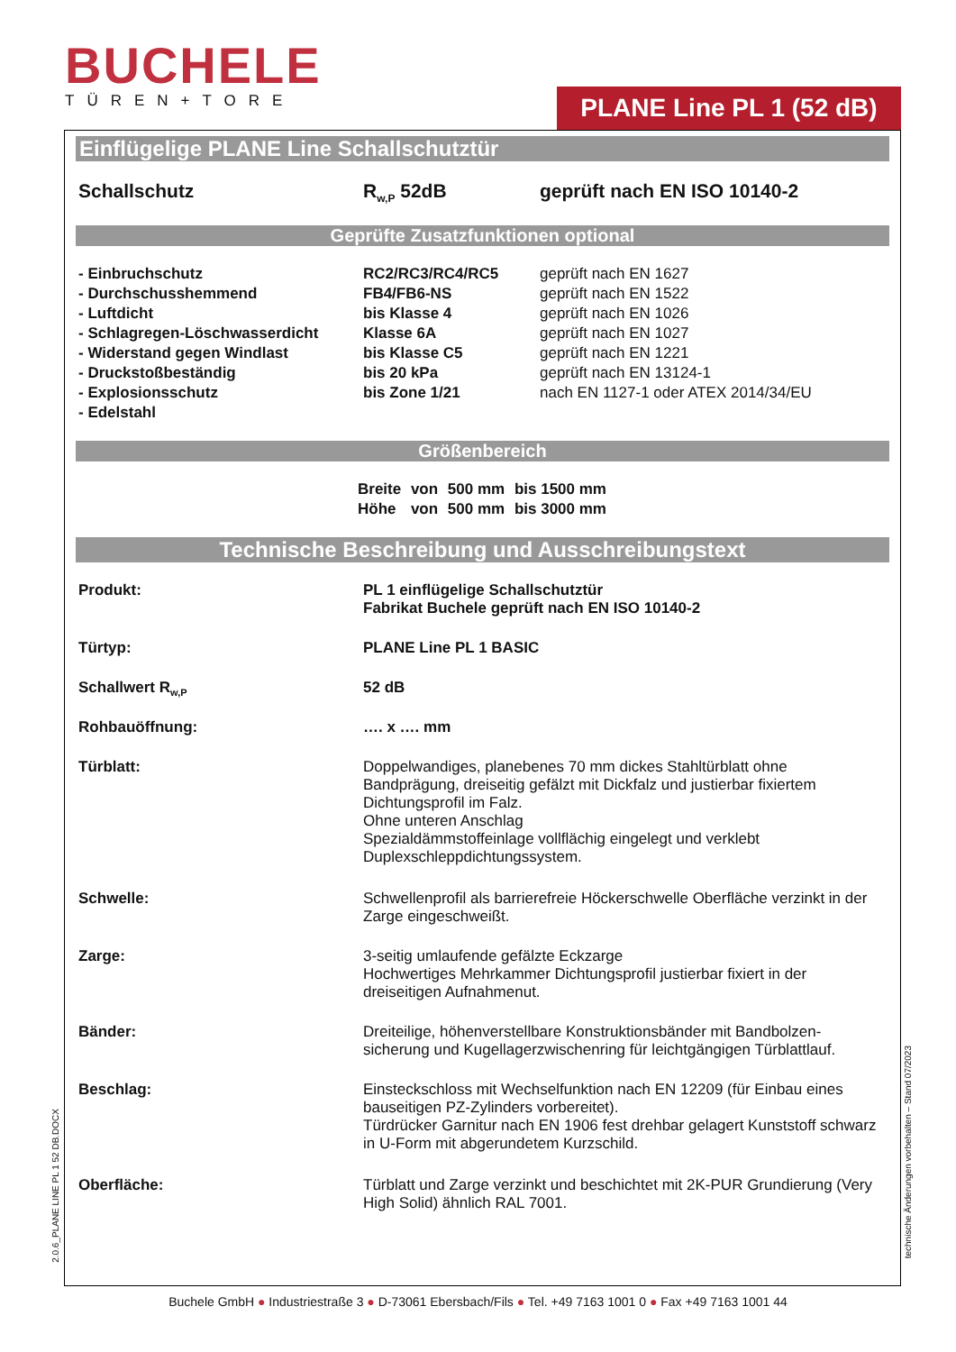BUCHELE
TÜREN+TORE
PLANE Line PL 1 (52 dB)
Einflügelige PLANE Line Schallschutztür
| Schallschutz | R<sub>w,P</sub> 52dB | geprüft nach EN ISO 10140-2 |
Geprüfte Zusatzfunktionen optional
| - Einbruchschutz | RC2/RC3/RC4/RC5 | geprüft nach EN 1627 |
| - Durchschusshemmend | FB4/FB6-NS | geprüft nach EN 1522 |
| - Luftdicht | bis Klasse 4 | geprüft nach EN 1026 |
| - Schlagregen-Löschwasserdicht | Klasse 6A | geprüft nach EN 1027 |
| - Widerstand gegen Windlast | bis Klasse C5 | geprüft nach EN 1221 |
| - Druckstoßbeständig | bis 20 kPa | geprüft nach EN 13124-1 |
| - Explosionsschutz | bis Zone 1/21 | nach EN 1127-1 oder ATEX 2014/34/EU |
| - Edelstahl | | |
Größenbereich
| Breite | von | 500 mm | bis 1500 mm |
| Höhe | von | 500 mm | bis 3000 mm |
Technische Beschreibung und Ausschreibungstext
| Produkt: | PL 1 einflügelige Schallschutztür Fabrikat Buchele geprüft nach EN ISO 10140-2 |
| Türtyp: | PLANE Line PL 1 BASIC |
| Schallwert R<sub>w,P</sub> | 52 dB |
| Rohbauöffnung: | …. x …. mm |
| Türblatt: | Doppelwandiges, planebenes 70 mm dickes Stahltürblatt ohne Bandprägung, dreiseitig gefälzt mit Dickfalz und justierbar fixiertem Dichtungsprofil im Falz. Ohne unteren Anschlag Spezialdämmstoffeinlage vollflächig eingelegt und verklebt Duplexschleppdichtungssystem. |
| Schwelle: | Schwellenprofil als barrierefreie Höckerschwelle Oberfläche verzinkt in der Zarge eingeschweißt. |
| Zarge: | 3-seitig umlaufende gefälzte Eckzarge Hochwertiges Mehrkammer Dichtungsprofil justierbar fixiert in der dreiseitigen Aufnahmenut. |
| Bänder: | Dreiteilige, höhenverstellbare Konstruktionsbänder mit Bandbolzen-sicherung und Kugellagerzwischenring für leichtgängigen Türblattlauf. |
| Beschlag: | Einsteckschloss mit Wechselfunktion nach EN 12209 (für Einbau eines bauseitigen PZ-Zylinders vorbereitet). Türdrücker Garnitur nach EN 1906 fest drehbar gelagert Kunststoff schwarz in U-Form mit abgerundetem Kurzschild. |
| Oberfläche: | Türblatt und Zarge verzinkt und beschichtet mit 2K-PUR Grundierung (Very High Solid) ähnlich RAL 7001. |
2.0.6_PLANE LINE PL 1 52 DB.DOCX
technische Änderungen vorbehalten – Stand 07/2023
Buchele GmbH ● Industriestraße 3 ● D-73061 Ebersbach/Fils ● Tel. +49 7163 1001 0 ● Fax +49 7163 1001 44